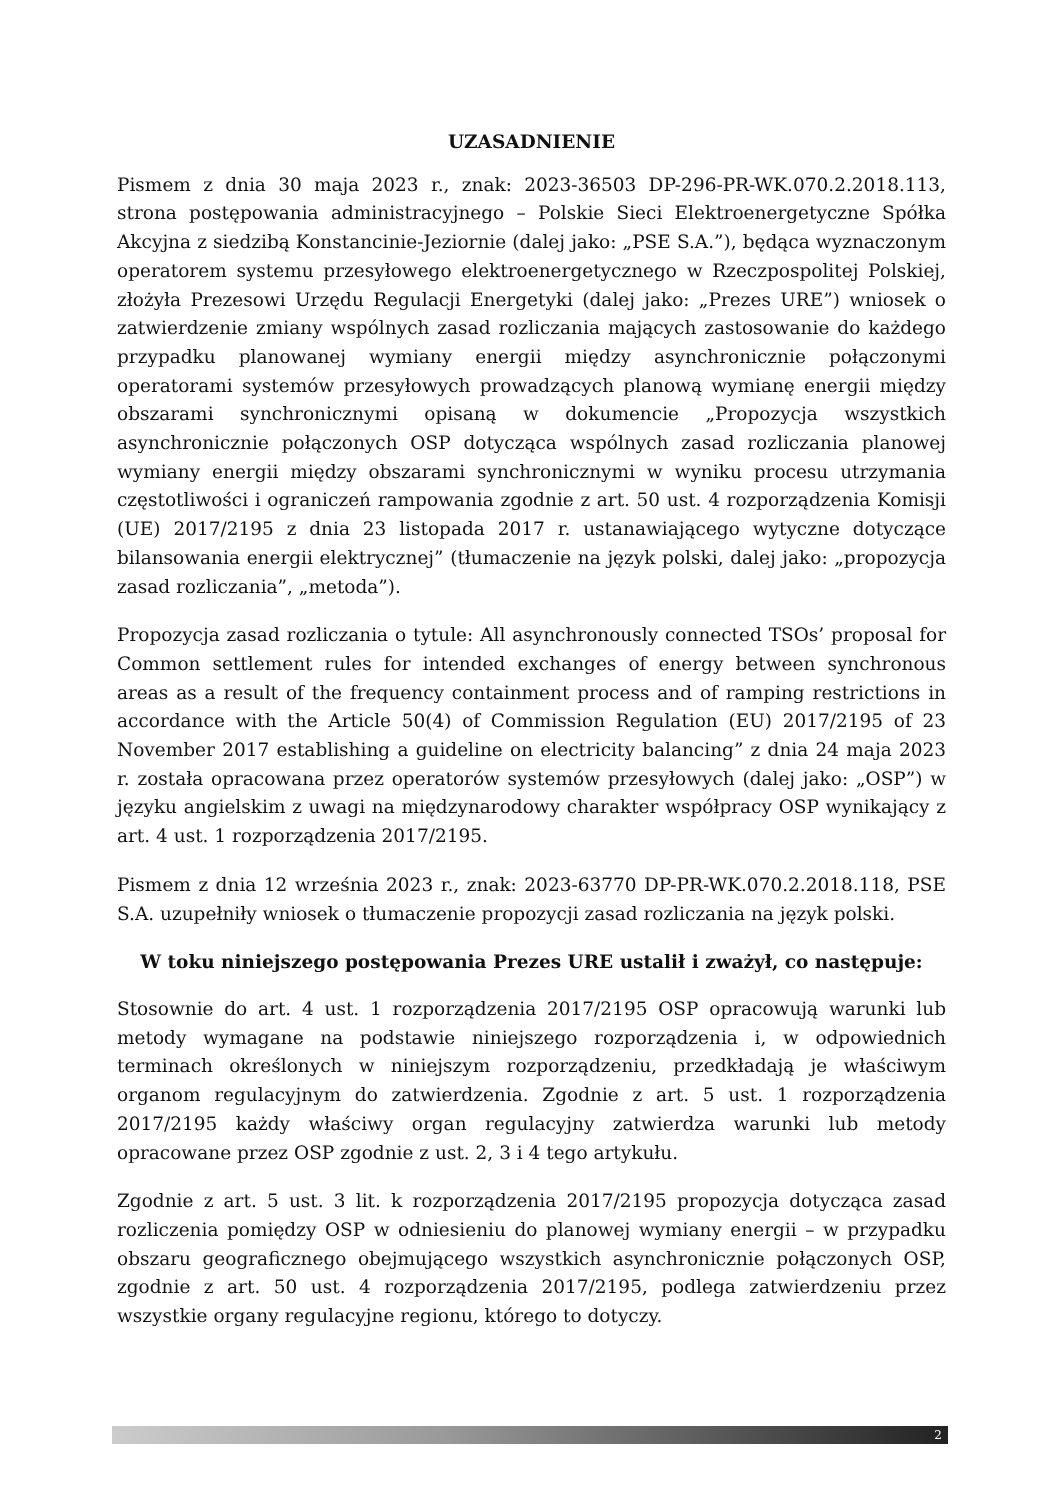UZASADNIENIE
Pismem z dnia 30 maja 2023 r., znak: 2023-36503 DP-296-PR-WK.070.2.2018.113, strona postępowania administracyjnego – Polskie Sieci Elektroenergetyczne Spółka Akcyjna z siedzibą Konstancinie-Jeziornie (dalej jako: „PSE S.A.”), będąca wyznaczonym operatorem systemu przesyłowego elektroenergetycznego w Rzeczpospolitej Polskiej, złożyła Prezesowi Urzędu Regulacji Energetyki (dalej jako: „Prezes URE”) wniosek o zatwierdzenie zmiany wspólnych zasad rozliczania mających zastosowanie do każdego przypadku planowanej wymiany energii między asynchronicznie połączonymi operatorami systemów przesyłowych prowadzących planową wymianę energii między obszarami synchronicznymi opisaną w dokumencie „Propozycja wszystkich asynchronicznie połączonych OSP dotycząca wspólnych zasad rozliczania planowej wymiany energii między obszarami synchronicznymi w wyniku procesu utrzymania częstotliwości i ograniczeń rampowania zgodnie z art. 50 ust. 4 rozporządzenia Komisji (UE) 2017/2195 z dnia 23 listopada 2017 r. ustanawiającego wytyczne dotyczące bilansowania energii elektrycznej” (tłumaczenie na język polski, dalej jako: „propozycja zasad rozliczania”, „metoda”).
Propozycja zasad rozliczania o tytule: All asynchronously connected TSOs’ proposal for Common settlement rules for intended exchanges of energy between synchronous areas as a result of the frequency containment process and of ramping restrictions in accordance with the Article 50(4) of Commission Regulation (EU) 2017/2195 of 23 November 2017 establishing a guideline on electricity balancing” z dnia 24 maja 2023 r. została opracowana przez operatorów systemów przesyłowych (dalej jako: „OSP”) w języku angielskim z uwagi na międzynarodowy charakter współpracy OSP wynikający z art. 4 ust. 1 rozporządzenia 2017/2195.
Pismem z dnia 12 września 2023 r., znak: 2023-63770 DP-PR-WK.070.2.2018.118, PSE S.A. uzupełniły wniosek o tłumaczenie propozycji zasad rozliczania na język polski.
W toku niniejszego postępowania Prezes URE ustalił i zważył, co następuje:
Stosownie do art. 4 ust. 1 rozporządzenia 2017/2195 OSP opracowują warunki lub metody wymagane na podstawie niniejszego rozporządzenia i, w odpowiednich terminach określonych w niniejszym rozporządzeniu, przedkładają je właściwym organom regulacyjnym do zatwierdzenia. Zgodnie z art. 5 ust. 1 rozporządzenia 2017/2195 każdy właściwy organ regulacyjny zatwierdza warunki lub metody opracowane przez OSP zgodnie z ust. 2, 3 i 4 tego artykułu.
Zgodnie z art. 5 ust. 3 lit. k rozporządzenia 2017/2195 propozycja dotycząca zasad rozliczenia pomiędzy OSP w odniesieniu do planowej wymiany energii – w przypadku obszaru geograficznego obejmującego wszystkich asynchronicznie połączonych OSP, zgodnie z art. 50 ust. 4 rozporządzenia 2017/2195, podlega zatwierdzeniu przez wszystkie organy regulacyjne regionu, którego to dotyczy.
2